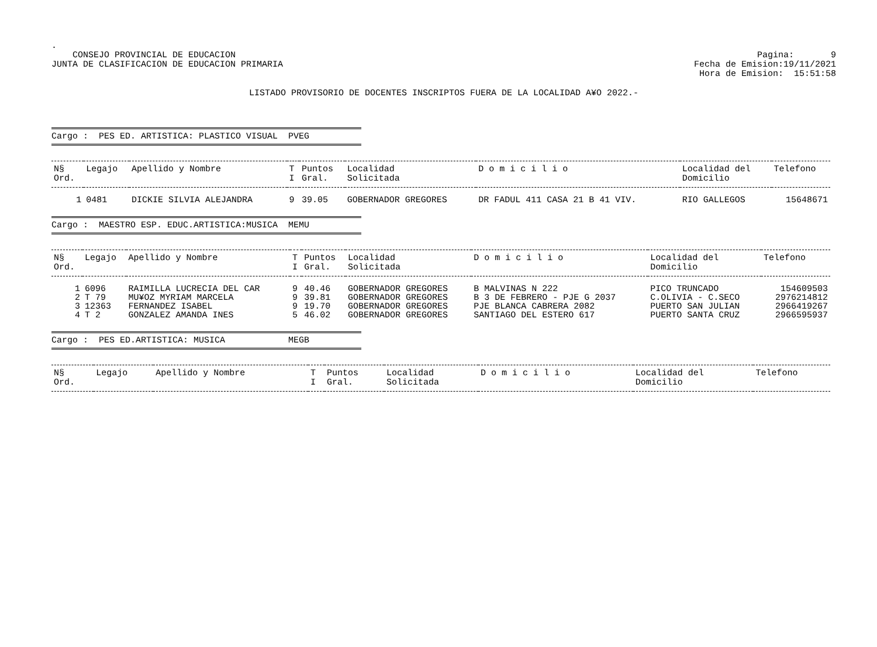.
CONSEJO PROVINCIAL DE EDUCACION
JUNTA DE CLASIFICACION DE EDUCACION PRIMARIA
Pagina: 9
Fecha de Emision:19/11/2021
Hora de Emision: 15:51:58
LISTADO PROVISORIO DE DOCENTES INSCRIPTOS FUERA DE LA LOCALIDAD A¥O 2022.-
Cargo : PES ED. ARTISTICA: PLASTICO VISUAL PVEG
| N§ Ord. | Legajo | Apellido y Nombre | T I | Puntos Gral. | Localidad Solicitada | D o m i c i l i o | Localidad del Domicilio | Telefono |
| --- | --- | --- | --- | --- | --- | --- | --- | --- |
| 1 | 0481 | DICKIE SILVIA ALEJANDRA | 9 | 39.05 | GOBERNADOR GREGORES | DR FADUL 411 CASA 21 B 41 VIV. | RIO GALLEGOS | 15648671 |
Cargo : MAESTRO ESP. EDUC.ARTISTICA:MUSICA MEMU
| N§ Ord. | Legajo | Apellido y Nombre | T I | Puntos Gral. | Localidad Solicitada | D o m i c i l i o | Localidad del Domicilio | Telefono |
| --- | --- | --- | --- | --- | --- | --- | --- | --- |
| 1 | 6096 | RAIMILLA LUCRECIA DEL CAR | 9 | 40.46 | GOBERNADOR GREGORES | B MALVINAS N 222 | PICO TRUNCADO | 154609503 |
| 2 | T 79 | MU¥OZ MYRIAM MARCELA | 9 | 39.81 | GOBERNADOR GREGORES | B 3 DE FEBRERO - PJE G 2037 | C.OLIVIA - C.SECO | 2976214812 |
| 3 | 12363 | FERNANDEZ ISABEL | 9 | 19.70 | GOBERNADOR GREGORES | PJE BLANCA CABRERA 2082 | PUERTO SAN JULIAN | 2966419267 |
| 4 | T 2 | GONZALEZ AMANDA INES | 5 | 46.02 | GOBERNADOR GREGORES | SANTIAGO DEL ESTERO 617 | PUERTO SANTA CRUZ | 2966595937 |
Cargo : PES ED.ARTISTICA: MUSICA MEGB
| N§ Ord. | Legajo | Apellido y Nombre | T I | Puntos Gral. | Localidad Solicitada | D o m i c i l i o | Localidad del Domicilio | Telefono |
| --- | --- | --- | --- | --- | --- | --- | --- | --- |